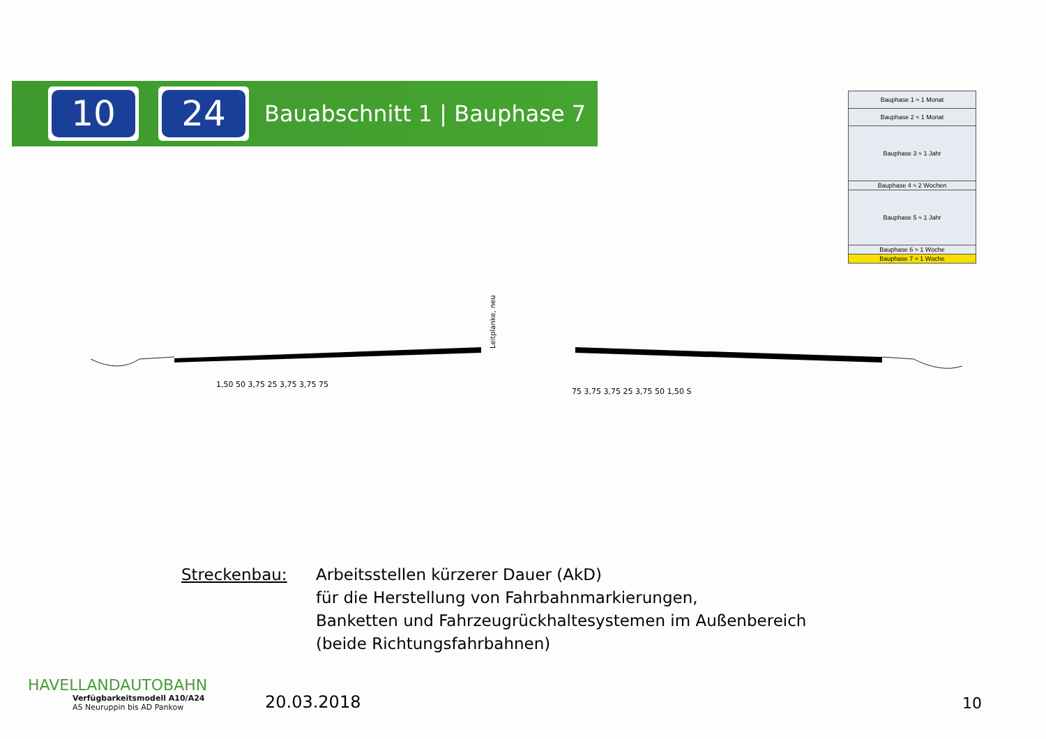10 24
Bauabschnitt 1 | Bauphase 7
| Bauphase 1 ≈ 1 Monat |
| Bauphase 2 ≈ 1 Monat |
| Bauphase 3 ≈ 1 Jahr |
| Bauphase 4 ≈ 2 Wochen |
| Bauphase 5 ≈ 1 Jahr |
| Bauphase 6 ≈ 1 Woche |
| Bauphase 7 ≈ 1 Woche |
Leitplanke, neu
1,50 50 3,75 25 3,75 3,75 75
75 3,75 3,75 25 3,75 50 1,50 S
Streckenbau: Arbeitsstellen kürzerer Dauer (AkD)
für die Herstellung von Fahrbahnmarkierungen,
Banketten und Fahrzeugrückhaltesystemen im Außenbereich
(beide Richtungsfahrbahnen)
HAVELLANDAUTOBAHN
Verfügbarkeitsmodell A10/A24
AS Neuruppin bis AD Pankow
20.03.2018
10